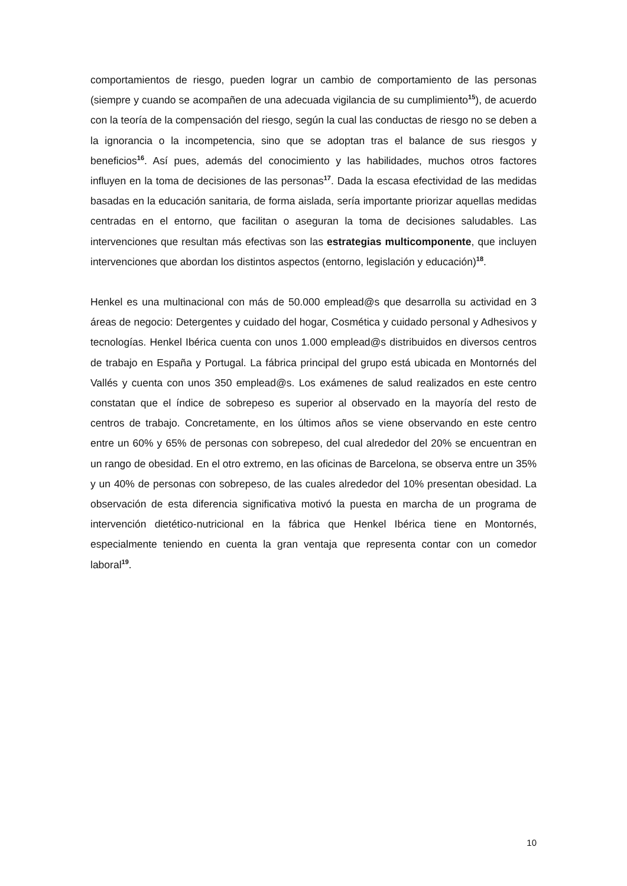comportamientos de riesgo, pueden lograr un cambio de comportamiento de las personas (siempre y cuando se acompañen de una adecuada vigilancia de su cumplimiento<sup>15</sup>), de acuerdo con la teoría de la compensación del riesgo, según la cual las conductas de riesgo no se deben a la ignorancia o la incompetencia, sino que se adoptan tras el balance de sus riesgos y beneficios<sup>16</sup>. Así pues, además del conocimiento y las habilidades, muchos otros factores influyen en la toma de decisiones de las personas<sup>17</sup>. Dada la escasa efectividad de las medidas basadas en la educación sanitaria, de forma aislada, sería importante priorizar aquellas medidas centradas en el entorno, que facilitan o aseguran la toma de decisiones saludables. Las intervenciones que resultan más efectivas son las estrategias multicomponente, que incluyen intervenciones que abordan los distintos aspectos (entorno, legislación y educación)<sup>18</sup>.
Henkel es una multinacional con más de 50.000 emplead@s que desarrolla su actividad en 3 áreas de negocio: Detergentes y cuidado del hogar, Cosmética y cuidado personal y Adhesivos y tecnologías. Henkel Ibérica cuenta con unos 1.000 emplead@s distribuidos en diversos centros de trabajo en España y Portugal. La fábrica principal del grupo está ubicada en Montornés del Vallés y cuenta con unos 350 emplead@s. Los exámenes de salud realizados en este centro constatan que el índice de sobrepeso es superior al observado en la mayoría del resto de centros de trabajo. Concretamente, en los últimos años se viene observando en este centro entre un 60% y 65% de personas con sobrepeso, del cual alrededor del 20% se encuentran en un rango de obesidad. En el otro extremo, en las oficinas de Barcelona, se observa entre un 35% y un 40% de personas con sobrepeso, de las cuales alrededor del 10% presentan obesidad. La observación de esta diferencia significativa motivó la puesta en marcha de un programa de intervención dietético-nutricional en la fábrica que Henkel Ibérica tiene en Montornés, especialmente teniendo en cuenta la gran ventaja que representa contar con un comedor laboral<sup>19</sup>.
10